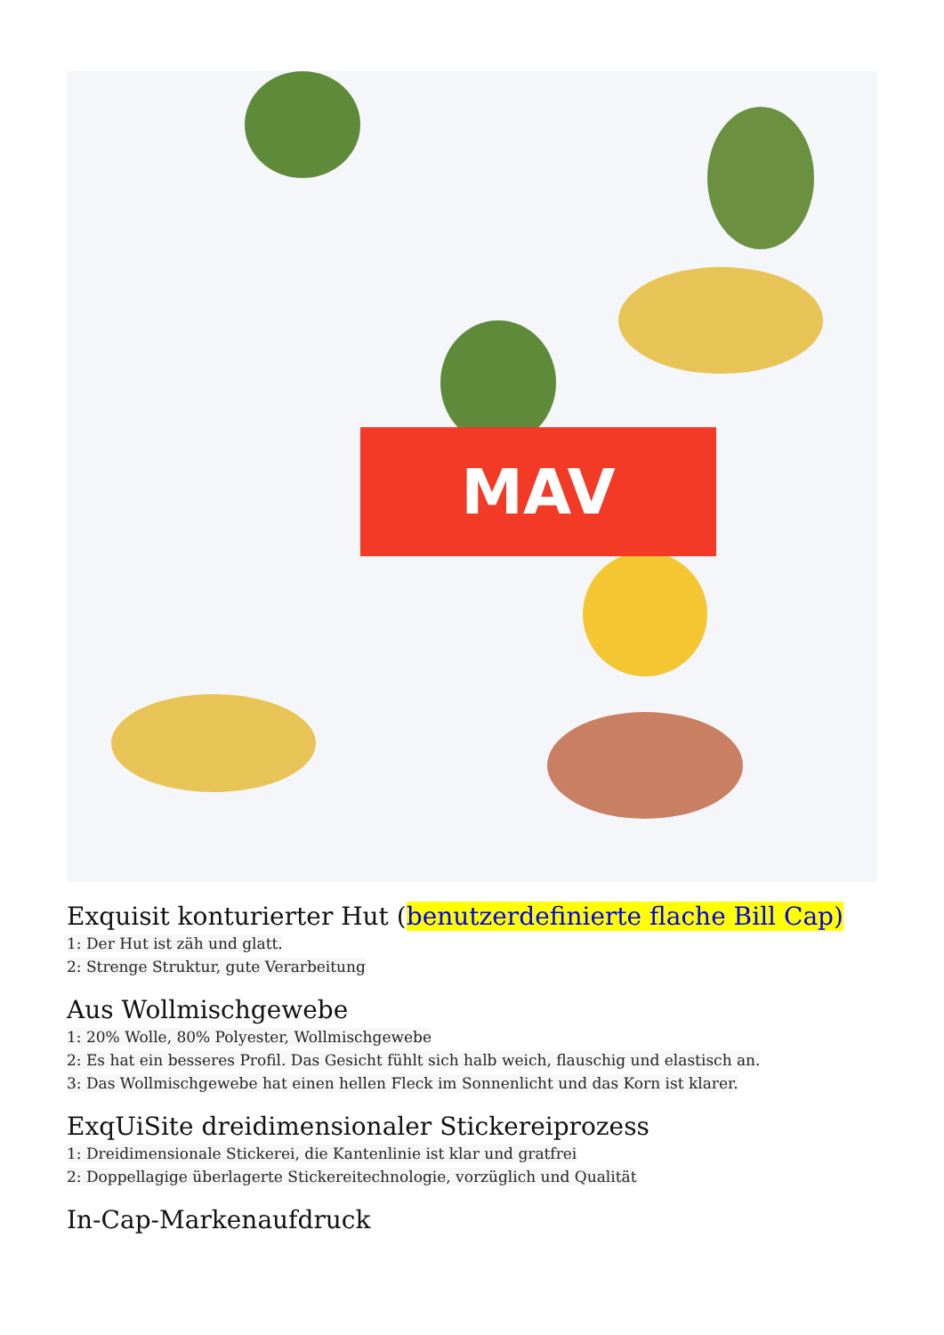MAV
Exquisit konturierter Hut (benutzerdefinierte flache Bill Cap)
1: Der Hut ist zäh und glatt.
2: Strenge Struktur, gute Verarbeitung
Aus Wollmischgewebe
1: 20% Wolle, 80% Polyester, Wollmischgewebe
2: Es hat ein besseres Profil. Das Gesicht fühlt sich halb weich, flauschig und elastisch an.
3: Das Wollmischgewebe hat einen hellen Fleck im Sonnenlicht und das Korn ist klarer.
ExqUiSite dreidimensionaler Stickereiprozess
1: Dreidimensionale Stickerei, die Kantenlinie ist klar und gratfrei
2: Doppellagige überlagerte Stickereitechnologie, vorzüglich und Qualität
In-Cap-Markenaufdruck